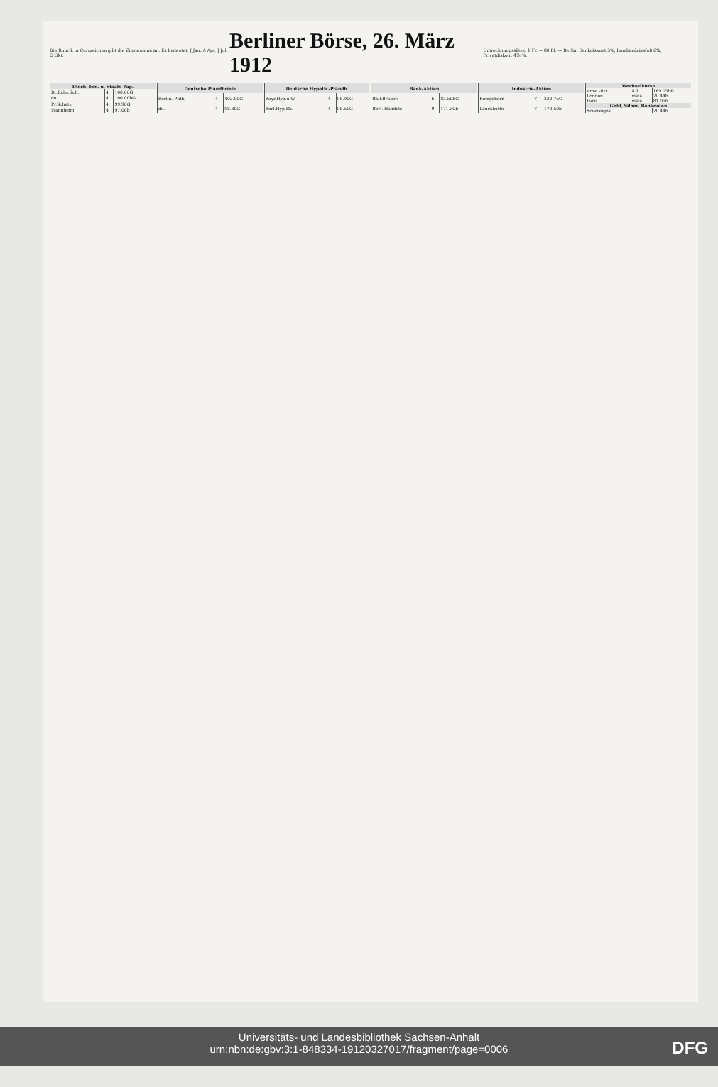Die Rubrik in Curszeichen gibt die Zinstermine an. Es bedeutet: J Jan. A Apr. J Juli O Okt.
Berliner Börse, 26. März 1912
Umrechnungssätze: 1 Fr. = 80 Pf. — Berlin. Bankdiskont 5%, Lombardzinsfuß 6%, Privatdiskont 4⅞ %.
| Dtsch. Fds. u. Staats-Pap. | | |
| --- | --- | --- |
| Dt.Rchs.Sch. | 4 | 100.00G |
| do. | 4 | 100.00bG |
| Pr.Schatz | 4 | 99.90G |
| Mannheim | 4 | 91.00b |
| Deutsche Pfandbriefe | | |
| --- | --- | --- |
| Berlin. Pfdb. | 4 | 102.90G |
| do. | 4 | 98.80G |
| Deutsche Hypoth.-Pfandb. | | |
| --- | --- | --- |
| Bayr.Hyp.u.W. | 4 | 98.90G |
| Berl.Hyp.Bk. | 4 | 98.50G |
| Bank-Aktien | | |
| --- | --- | --- |
| Bk.f.Brauer. | 6 | 83.50bG |
| Berl. Handels | 9 | 171.30b |
| Industrie-Aktien | | |
| --- | --- | --- |
| Königsborn | 7 | 233.75G |
| Laurahütte | 7 | 173.50b |
| Wechselkurse | | |
| --- | --- | --- |
| Amst.-Rtt. | 8 T. | 169.05bB |
| London | vista | 20.44b |
| Paris | vista | 81.05b |
| Gold, Silber, Banknoten | | |
| Sovereigns | | 20.44b |
Universitäts- und Landesbibliothek Sachsen-Anhalt
urn:nbn:de:gbv:3:1-848334-19120327017/fragment/page=0006
DFG